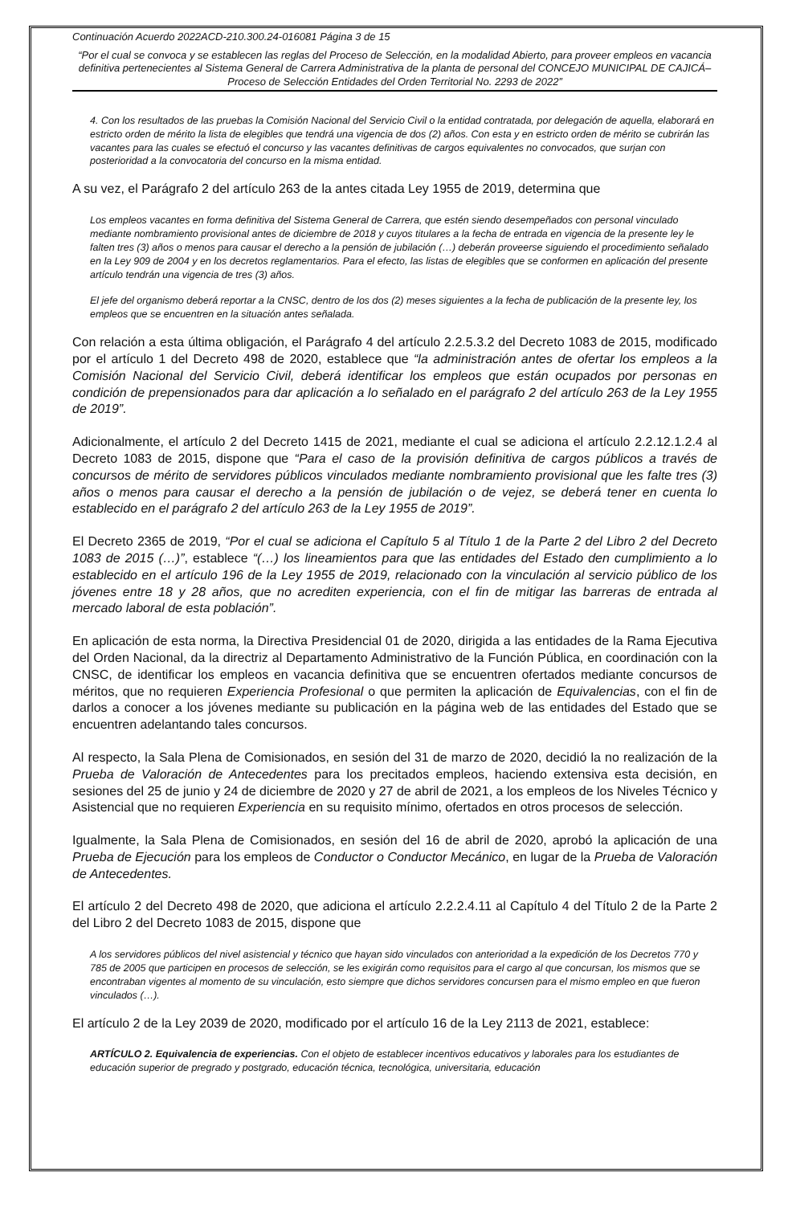Continuación Acuerdo 2022ACD-210.300.24-016081 Página 3 de 15
“Por el cual se convoca y se establecen las reglas del Proceso de Selección, en la modalidad Abierto, para proveer empleos en vacancia definitiva pertenecientes al Sistema General de Carrera Administrativa de la planta de personal del CONCEJO MUNICIPAL DE CAJICÁ– Proceso de Selección Entidades del Orden Territorial No. 2293 de 2022”
4. Con los resultados de las pruebas la Comisión Nacional del Servicio Civil o la entidad contratada, por delegación de aquella, elaborará en estricto orden de mérito la lista de elegibles que tendrá una vigencia de dos (2) años. Con esta y en estricto orden de mérito se cubrirán las vacantes para las cuales se efectuó el concurso y las vacantes definitivas de cargos equivalentes no convocados, que surjan con posterioridad a la convocatoria del concurso en la misma entidad.
A su vez, el Parágrafo 2 del artículo 263 de la antes citada Ley 1955 de 2019, determina que
Los empleos vacantes en forma definitiva del Sistema General de Carrera, que estén siendo desempeñados con personal vinculado mediante nombramiento provisional antes de diciembre de 2018 y cuyos titulares a la fecha de entrada en vigencia de la presente ley le falten tres (3) años o menos para causar el derecho a la pensión de jubilación (…) deberán proveerse siguiendo el procedimiento señalado en la Ley 909 de 2004 y en los decretos reglamentarios. Para el efecto, las listas de elegibles que se conformen en aplicación del presente artículo tendrán una vigencia de tres (3) años.
El jefe del organismo deberá reportar a la CNSC, dentro de los dos (2) meses siguientes a la fecha de publicación de la presente ley, los empleos que se encuentren en la situación antes señalada.
Con relación a esta última obligación, el Parágrafo 4 del artículo 2.2.5.3.2 del Decreto 1083 de 2015, modificado por el artículo 1 del Decreto 498 de 2020, establece que “la administración antes de ofertar los empleos a la Comisión Nacional del Servicio Civil, deberá identificar los empleos que están ocupados por personas en condición de prepensionados para dar aplicación a lo señalado en el parágrafo 2 del artículo 263 de la Ley 1955 de 2019”.
Adicionalmente, el artículo 2 del Decreto 1415 de 2021, mediante el cual se adiciona el artículo 2.2.12.1.2.4 al Decreto 1083 de 2015, dispone que “Para el caso de la provisión definitiva de cargos públicos a través de concursos de mérito de servidores públicos vinculados mediante nombramiento provisional que les falte tres (3) años o menos para causar el derecho a la pensión de jubilación o de vejez, se deberá tener en cuenta lo establecido en el parágrafo 2 del artículo 263 de la Ley 1955 de 2019”.
El Decreto 2365 de 2019, “Por el cual se adiciona el Capítulo 5 al Título 1 de la Parte 2 del Libro 2 del Decreto 1083 de 2015 (…)”, establece “(…) los lineamientos para que las entidades del Estado den cumplimiento a lo establecido en el artículo 196 de la Ley 1955 de 2019, relacionado con la vinculación al servicio público de los jóvenes entre 18 y 28 años, que no acrediten experiencia, con el fin de mitigar las barreras de entrada al mercado laboral de esta población”.
En aplicación de esta norma, la Directiva Presidencial 01 de 2020, dirigida a las entidades de la Rama Ejecutiva del Orden Nacional, da la directriz al Departamento Administrativo de la Función Pública, en coordinación con la CNSC, de identificar los empleos en vacancia definitiva que se encuentren ofertados mediante concursos de méritos, que no requieren Experiencia Profesional o que permiten la aplicación de Equivalencias, con el fin de darlos a conocer a los jóvenes mediante su publicación en la página web de las entidades del Estado que se encuentren adelantando tales concursos.
Al respecto, la Sala Plena de Comisionados, en sesión del 31 de marzo de 2020, decidió la no realización de la Prueba de Valoración de Antecedentes para los precitados empleos, haciendo extensiva esta decisión, en sesiones del 25 de junio y 24 de diciembre de 2020 y 27 de abril de 2021, a los empleos de los Niveles Técnico y Asistencial que no requieren Experiencia en su requisito mínimo, ofertados en otros procesos de selección.
Igualmente, la Sala Plena de Comisionados, en sesión del 16 de abril de 2020, aprobó la aplicación de una Prueba de Ejecución para los empleos de Conductor o Conductor Mecánico, en lugar de la Prueba de Valoración de Antecedentes.
El artículo 2 del Decreto 498 de 2020, que adiciona el artículo 2.2.2.4.11 al Capítulo 4 del Título 2 de la Parte 2 del Libro 2 del Decreto 1083 de 2015, dispone que
A los servidores públicos del nivel asistencial y técnico que hayan sido vinculados con anterioridad a la expedición de los Decretos 770 y 785 de 2005 que participen en procesos de selección, se les exigirán como requisitos para el cargo al que concursan, los mismos que se encontraban vigentes al momento de su vinculación, esto siempre que dichos servidores concursen para el mismo empleo en que fueron vinculados (…).
El artículo 2 de la Ley 2039 de 2020, modificado por el artículo 16 de la Ley 2113 de 2021, establece:
ARTÍCULO 2. Equivalencia de experiencias. Con el objeto de establecer incentivos educativos y laborales para los estudiantes de educación superior de pregrado y postgrado, educación técnica, tecnológica, universitaria, educación